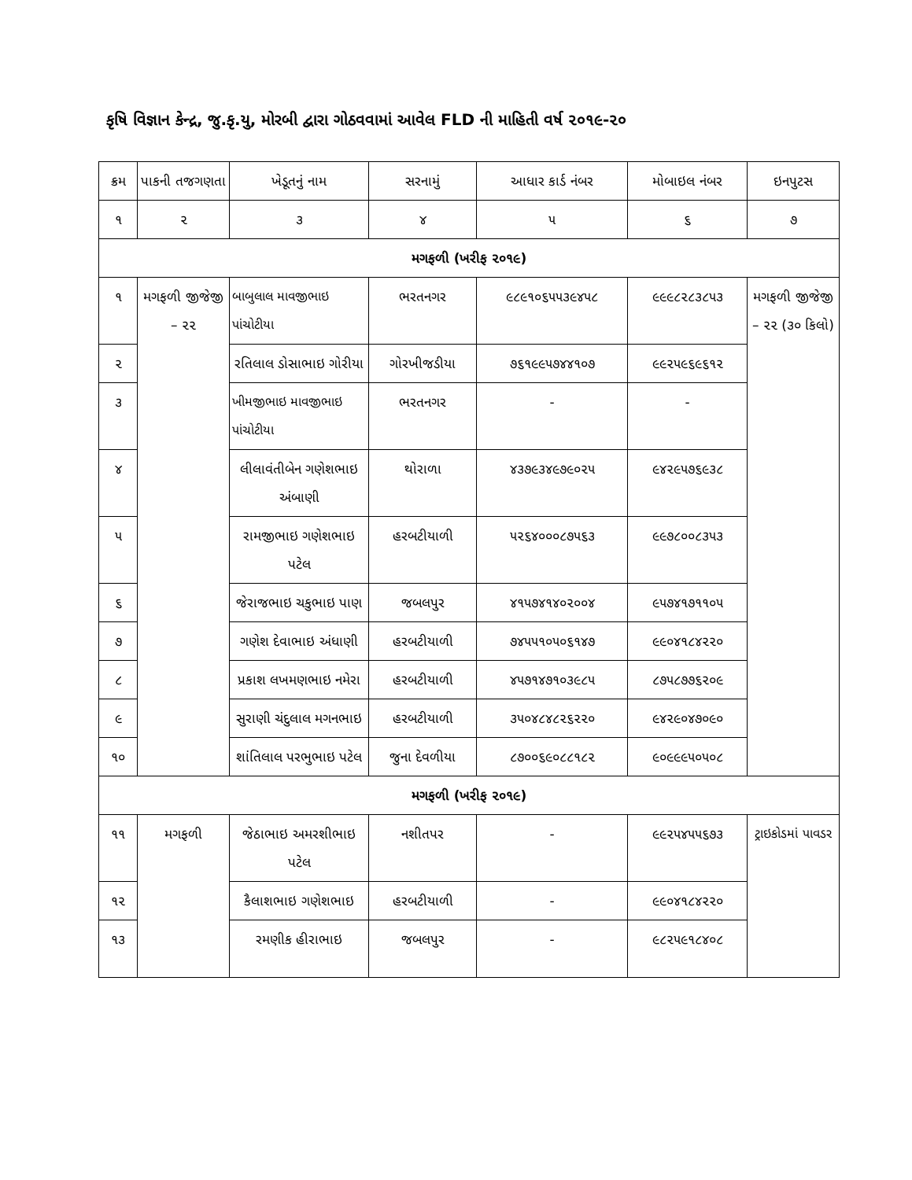કૃષિ વિજ્ઞાન કેન્દ્ર, જુ.કૃ.યુ, મોરબી દ્વારા ગોઠવવામાં આવેલ FLD ની માહિતી વર્ષ ૨૦૧૯-૨૦
| ક્રમ | પાકની તજગણતા | ખેડૂતનું નામ | સરનામું | આધાર કાર્ડ નંબર | મોબાઇલ નંબર | ઇનપુટસ |
| --- | --- | --- | --- | --- | --- | --- |
| ૧ | ૨ | ૩ | ૪ | ૫ | ૬ | ૭ |
| મગફળી (ખરીફ ૨૦૧૯) | | | | | | |
| ૧ | મગફળી જીજેજી – ૨૨ | બાબુલાલ માવજીભાઇ પાંચોટીયા | ભરતનગર | ૯૮૯૧૦૬૫૫૩૯૪૫૮ | ૯૯૯૮૨૮૩૮૫૩ | મગફળી જીજેજી – ૨૨ (૩૦ કિલો) |
| ૨ | | રતિલાલ ડોસાભાઇ ગોરીયા | ગોરખીજડીયા | ૭૬૧૯૯૫૭૪૪૧૦૭ | ૯૯૨૫૯૬૯૬૧૨ | |
| ૩ | | ખીમજીભાઇ માવજીભાઇ પાંચોટીયા | ભરતનગર | - | - | |
| ૪ | | લીલાવંતીબેન ગણેશભાઇ અંબાણી | થોરાળા | ૪૩૭૯૩૪૯૭૯૦૨૫ | ૯૪૨૯૫૭૬૯૩૮ | |
| ૫ | | રામજીભાઇ ગણેશભાઇ પટેલ | હરબટીયાળી | ૫૨૬૪૦૦૦૮૭૫૬૩ | ૯૯૭૮૦૦૮૩૫૩ | |
| ૬ | | જેરાજભાઇ ચકુભાઇ પાણ | જબલપુર | ૪૧૫૭૪૧૪૦૨૦૦૪ | ૯૫૭૪૧૭૧૧૦૫ | |
| ૭ | | ગણેશ દેવાભાઇ અંધાણી | હરબટીયાળી | ૭૪૫૫૧૦૫૦૬૧૪૭ | ૯૯૦૪૧૮૪૨૨૦ | |
| ૮ | | પ્રકાશ લખમણભાઇ નમેરા | હરબટીયાળી | ૪૫૭૧૪૭૧૦૩૯૮૫ | ૮૭૫૮૭૭૬૨૦૯ | |
| ૯ | | સુરાણી ચંદુલાલ મગનભાઇ | હરબટીયાળી | ૩૫૦૪૮૪૮૨૬૨૨૦ | ૯૪૨૯૦૪૭૦૯૦ | |
| ૧૦ | | શાંતિલાલ પરભુભાઇ પટેલ | જુના દેવળીયા | ૮૭૦૦૬૯૦૮૮૧૮૨ | ૯૦૯૯૯૫૦૫૦૮ | |
| મગફળી (ખરીફ ૨૦૧૯) | | | | | | |
| ૧૧ | મગફળી | જેઠાભાઇ અમરશીભાઇ પટેલ | નશીતપર | - | ૯૯૨૫૪૫૫૬૭૩ | ટ્રાઇકોડમાં પાવડર |
| ૧૨ | | કૈલાશભાઇ ગણેશભાઇ | હરબટીયાળી | - | ૯૯૦૪૧૮૪૨૨૦ | |
| ૧૩ | | રમણીક હીરાભાઇ | જબલપુર | - | ૯૮૨૫૯૧૮૪૦૮ | |